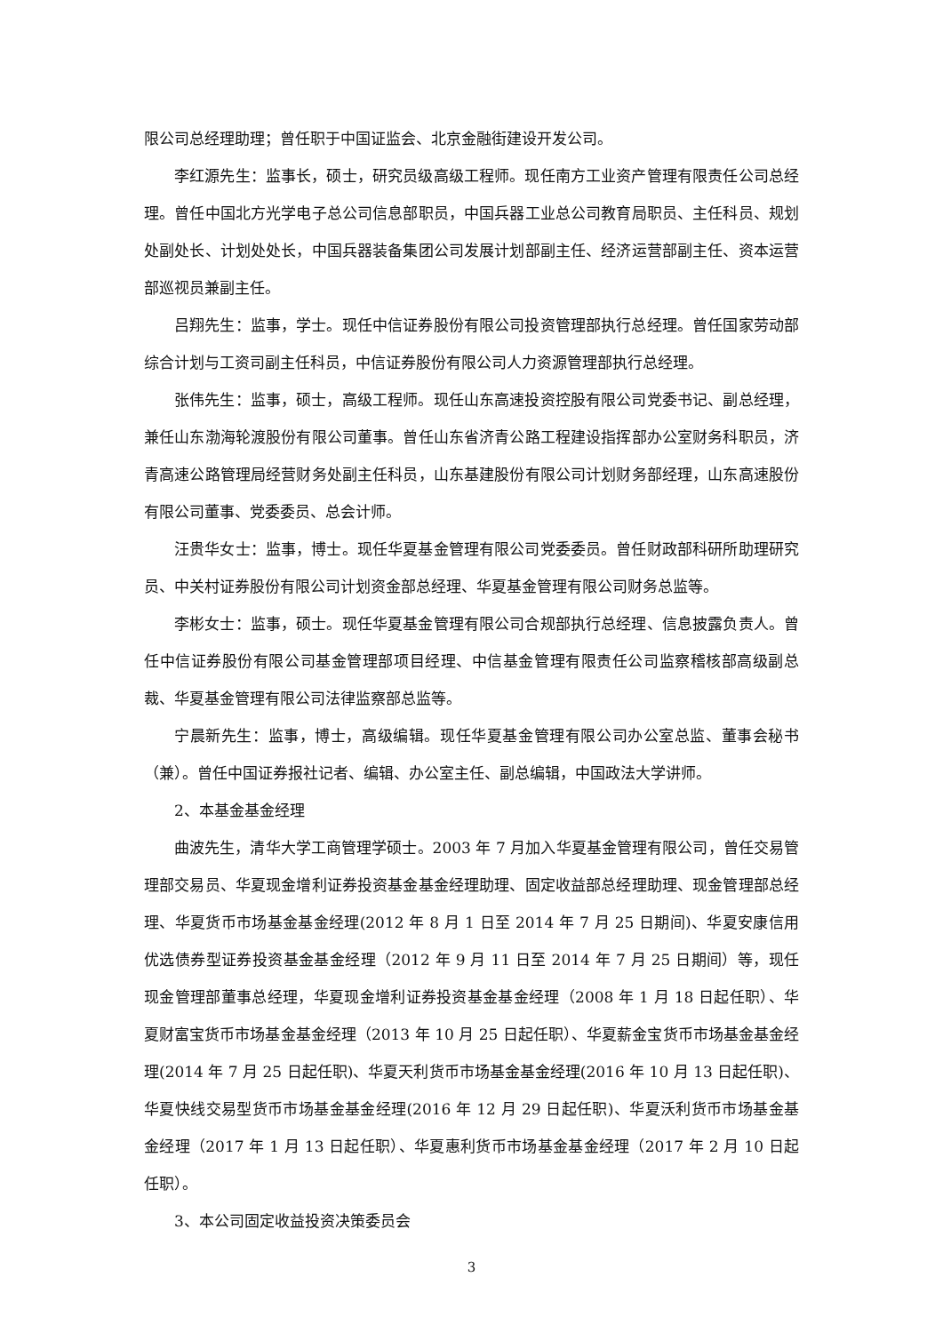限公司总经理助理；曾任职于中国证监会、北京金融街建设开发公司。
李红源先生：监事长，硕士，研究员级高级工程师。现任南方工业资产管理有限责任公司总经理。曾任中国北方光学电子总公司信息部职员，中国兵器工业总公司教育局职员、主任科员、规划处副处长、计划处处长，中国兵器装备集团公司发展计划部副主任、经济运营部副主任、资本运营部巡视员兼副主任。
吕翔先生：监事，学士。现任中信证券股份有限公司投资管理部执行总经理。曾任国家劳动部综合计划与工资司副主任科员，中信证券股份有限公司人力资源管理部执行总经理。
张伟先生：监事，硕士，高级工程师。现任山东高速投资控股有限公司党委书记、副总经理，兼任山东渤海轮渡股份有限公司董事。曾任山东省济青公路工程建设指挥部办公室财务科职员，济青高速公路管理局经营财务处副主任科员，山东基建股份有限公司计划财务部经理，山东高速股份有限公司董事、党委委员、总会计师。
汪贵华女士：监事，博士。现任华夏基金管理有限公司党委委员。曾任财政部科研所助理研究员、中关村证券股份有限公司计划资金部总经理、华夏基金管理有限公司财务总监等。
李彬女士：监事，硕士。现任华夏基金管理有限公司合规部执行总经理、信息披露负责人。曾任中信证券股份有限公司基金管理部项目经理、中信基金管理有限责任公司监察稽核部高级副总裁、华夏基金管理有限公司法律监察部总监等。
宁晨新先生：监事，博士，高级编辑。现任华夏基金管理有限公司办公室总监、董事会秘书（兼）。曾任中国证券报社记者、编辑、办公室主任、副总编辑，中国政法大学讲师。
2、本基金基金经理
曲波先生，清华大学工商管理学硕士。2003 年 7 月加入华夏基金管理有限公司，曾任交易管理部交易员、华夏现金增利证券投资基金基金经理助理、固定收益部总经理助理、现金管理部总经理、华夏货币市场基金基金经理(2012 年 8 月 1 日至 2014 年 7 月 25 日期间)、华夏安康信用优选债券型证券投资基金基金经理（2012 年 9 月 11 日至 2014 年 7 月 25 日期间）等，现任现金管理部董事总经理，华夏现金增利证券投资基金基金经理（2008 年 1 月 18 日起任职）、华夏财富宝货币市场基金基金经理（2013 年 10 月 25 日起任职）、华夏薪金宝货币市场基金基金经理(2014 年 7 月 25 日起任职)、华夏天利货币市场基金基金经理(2016 年 10 月 13 日起任职)、华夏快线交易型货币市场基金基金经理(2016 年 12 月 29 日起任职)、华夏沃利货币市场基金基金经理（2017 年 1 月 13 日起任职）、华夏惠利货币市场基金基金经理（2017 年 2 月 10 日起任职）。
3、本公司固定收益投资决策委员会
3